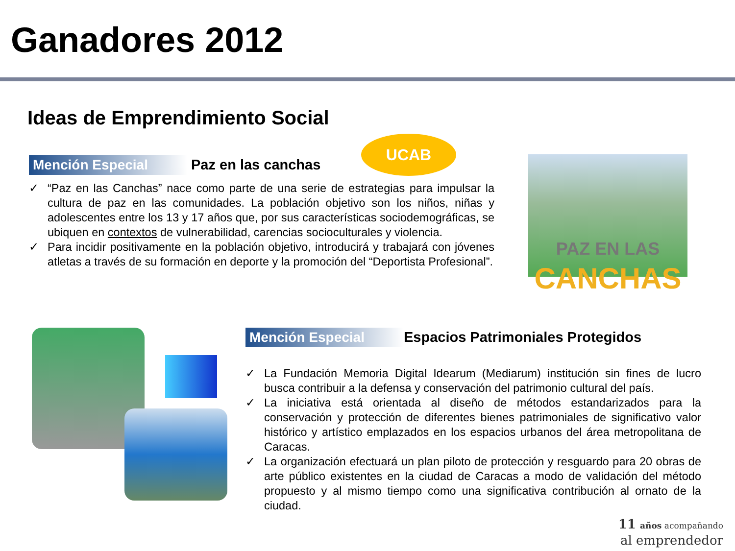Ganadores 2012
Ideas de Emprendimiento Social
UCAB
Mención Especial Paz en las canchas
✓ “Paz en las Canchas” nace como parte de una serie de estrategias para impulsar la cultura de paz en las comunidades. La población objetivo son los niños, niñas y adolescentes entre los 13 y 17 años que, por sus características sociodemográficas, se ubiquen en contextos de vulnerabilidad, carencias socioculturales y violencia.
✓ Para incidir positivamente en la población objetivo, introducirá y trabajará con jóvenes atletas a través de su formación en deporte y la promoción del “Deportista Profesional”.
PAZ EN LAS
CANCHAS
Mención Especial Espacios Patrimoniales Protegidos
✓ La Fundación Memoria Digital Idearum (Mediarum) institución sin fines de lucro busca contribuir a la defensa y conservación del patrimonio cultural del país.
✓ La iniciativa está orientada al diseño de métodos estandarizados para la conservación y protección de diferentes bienes patrimoniales de significativo valor histórico y artístico emplazados en los espacios urbanos del área metropolitana de Caracas.
✓ La organización efectuará un plan piloto de protección y resguardo para 20 obras de arte público existentes en la ciudad de Caracas a modo de validación del método propuesto y al mismo tiempo como una significativa contribución al ornato de la ciudad.
11 años acompañando
al emprendedor